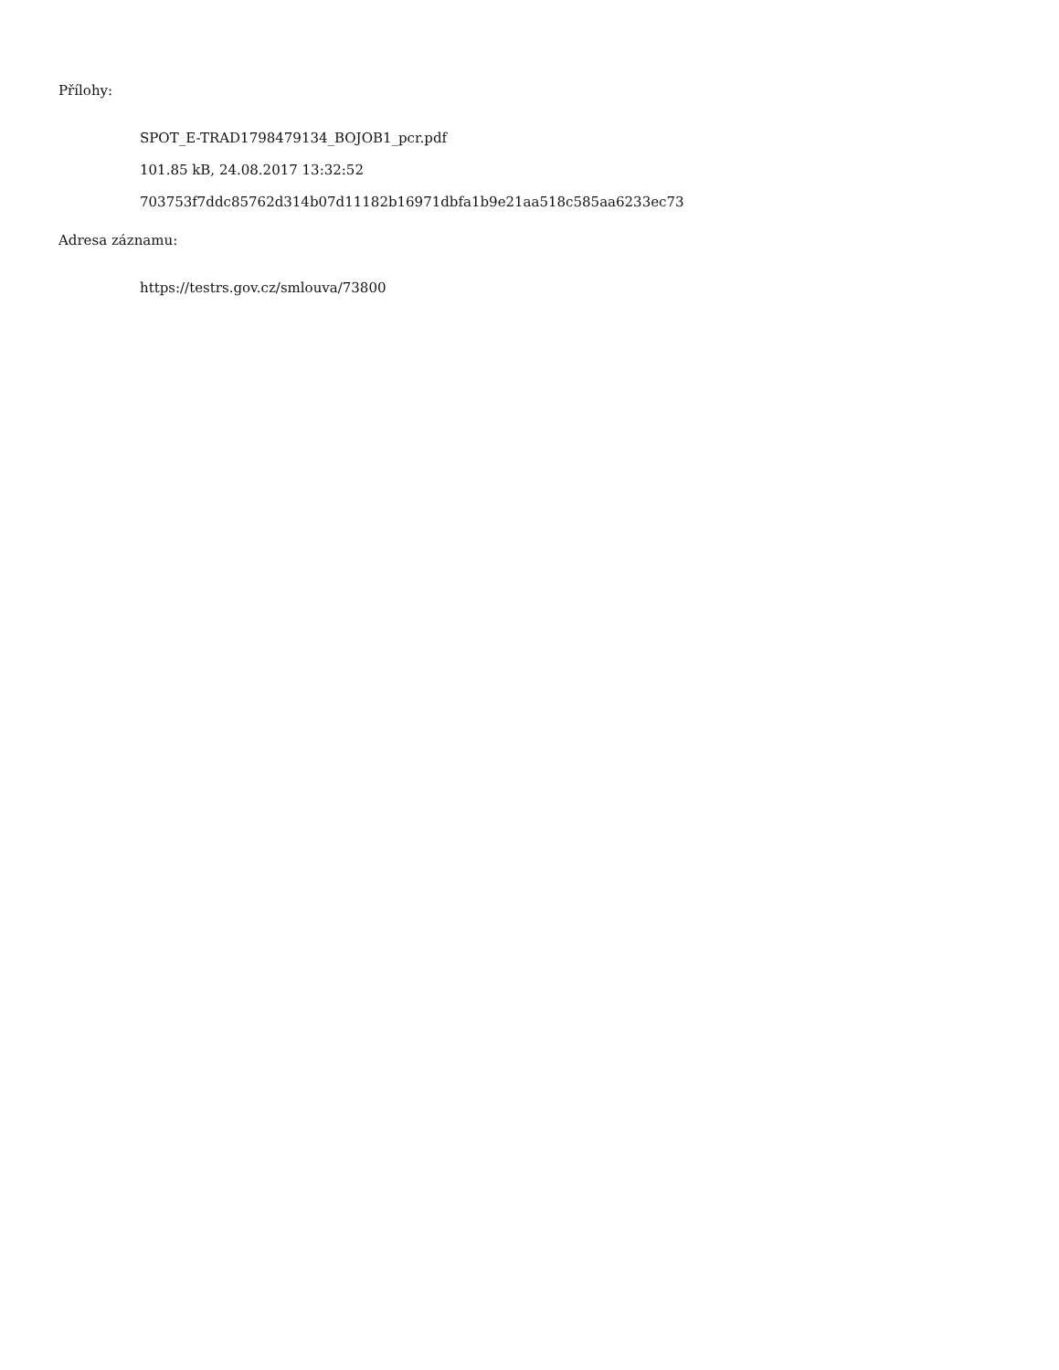Přílohy:
SPOT_E-TRAD1798479134_BOJOB1_pcr.pdf
101.85 kB, 24.08.2017 13:32:52
703753f7ddc85762d314b07d11182b16971dbfa1b9e21aa518c585aa6233ec73
Adresa záznamu:
https://testrs.gov.cz/smlouva/73800